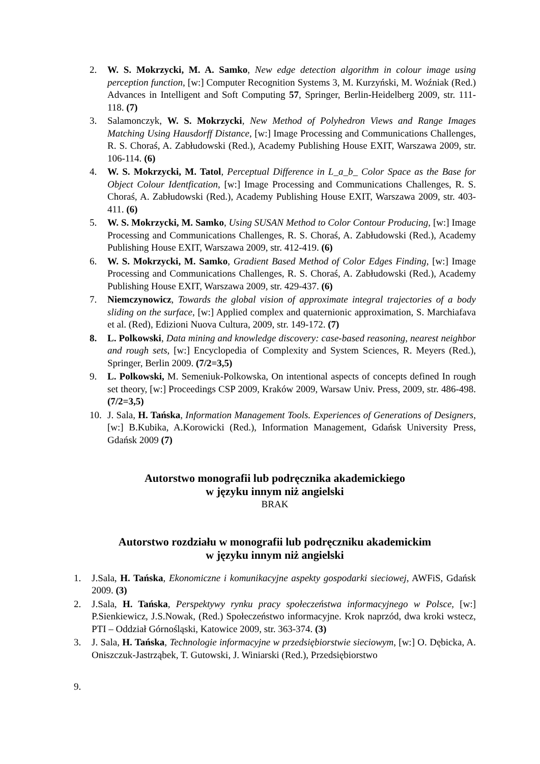2. W. S. Mokrzycki, M. A. Samko, New edge detection algorithm in colour image using perception function, [w:] Computer Recognition Systems 3, M. Kurzyński, M. Woźniak (Red.) Advances in Intelligent and Soft Computing 57, Springer, Berlin-Heidelberg 2009, str. 111-118. (7)
3. Salamonczyk, W. S. Mokrzycki, New Method of Polyhedron Views and Range Images Matching Using Hausdorff Distance, [w:] Image Processing and Communications Challenges, R. S. Choraś, A. Zabłudowski (Red.), Academy Publishing House EXIT, Warszawa 2009, str. 106-114. (6)
4. W. S. Mokrzycki, M. Tatol, Perceptual Difference in L_a_b_ Color Space as the Base for Object Colour Identfication, [w:] Image Processing and Communications Challenges, R. S. Choraś, A. Zabłudowski (Red.), Academy Publishing House EXIT, Warszawa 2009, str. 403-411. (6)
5. W. S. Mokrzycki, M. Samko, Using SUSAN Method to Color Contour Producing, [w:] Image Processing and Communications Challenges, R. S. Choraś, A. Zabłudowski (Red.), Academy Publishing House EXIT, Warszawa 2009, str. 412-419. (6)
6. W. S. Mokrzycki, M. Samko, Gradient Based Method of Color Edges Finding, [w:] Image Processing and Communications Challenges, R. S. Choraś, A. Zabłudowski (Red.), Academy Publishing House EXIT, Warszawa 2009, str. 429-437. (6)
7. Niemczynowicz, Towards the global vision of approximate integral trajectories of a body sliding on the surface, [w:] Applied complex and quaternionic approximation, S. Marchiafava et al. (Red), Edizioni Nuova Cultura, 2009, str. 149-172. (7)
8. L. Polkowski, Data mining and knowledge discovery: case-based reasoning, nearest neighbor and rough sets, [w:] Encyclopedia of Complexity and System Sciences, R. Meyers (Red.), Springer, Berlin 2009. (7/2=3,5)
9. L. Polkowski, M. Semeniuk-Polkowska, On intentional aspects of concepts defined In rough set theory, [w:] Proceedings CSP 2009, Kraków 2009, Warsaw Univ. Press, 2009, str. 486-498. (7/2=3,5)
10. J. Sala, H. Tańska, Information Management Tools. Experiences of Generations of Designers, [w:] B.Kubika, A.Korowicki (Red.), Information Management, Gdańsk University Press, Gdańsk 2009 (7)
Autorstwo monografii lub podręcznika akademickiego
w języku innym niż angielski
BRAK
Autorstwo rozdziału w monografii lub podręczniku akademickim
w języku innym niż angielski
1. J.Sala, H. Tańska, Ekonomiczne i komunikacyjne aspekty gospodarki sieciowej, AWFiS, Gdańsk 2009. (3)
2. J.Sala, H. Tańska, Perspektywy rynku pracy społeczeństwa informacyjnego w Polsce, [w:] P.Sienkiewicz, J.S.Nowak, (Red.) Społeczeństwo informacyjne. Krok naprzód, dwa kroki wstecz, PTI – Oddział Górnośląski, Katowice 2009, str. 363-374. (3)
3. J. Sala, H. Tańska, Technologie informacyjne w przedsiębiorstwie sieciowym, [w:] O. Dębicka, A. Oniszczuk-Jastrząbek, T. Gutowski, J. Winiarski (Red.), Przedsiębiorstwo
9.